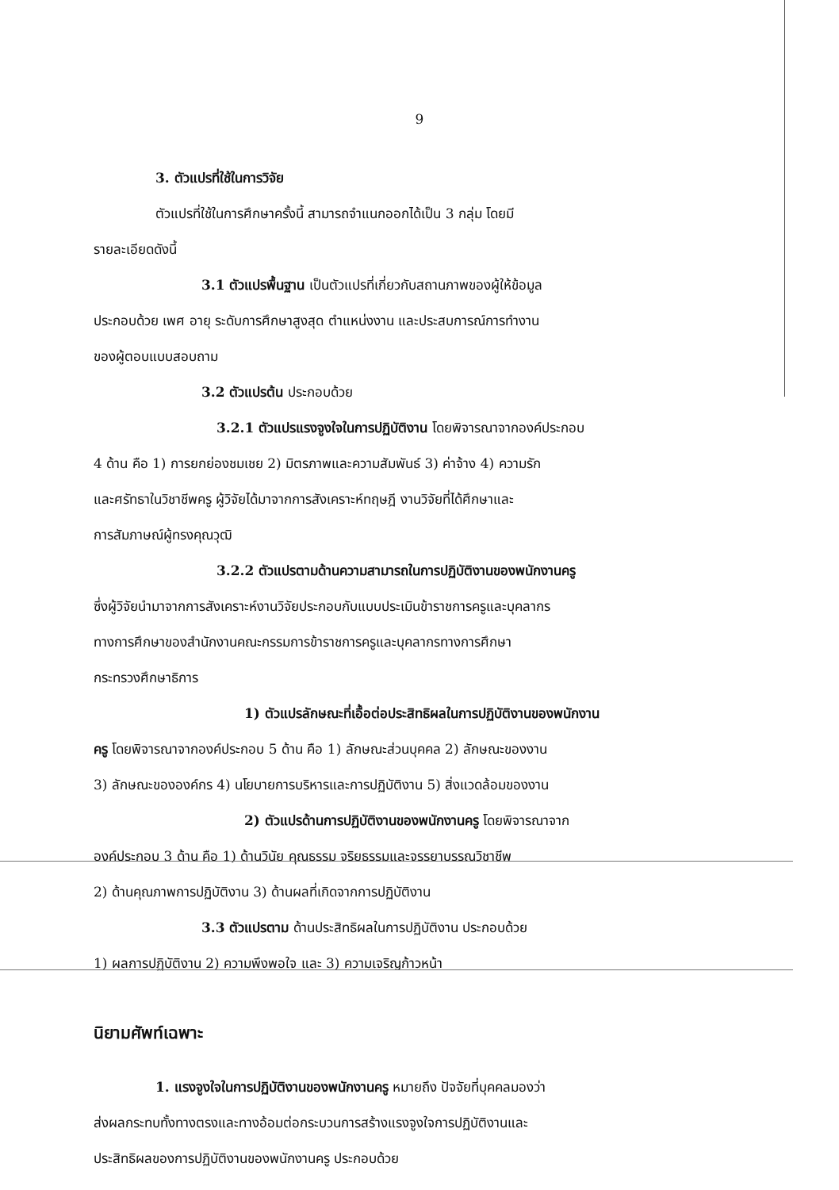9
3. ตัวแปรที่ใช้ในการวิจัย
ตัวแปรที่ใช้ในการศึกษาครั้งนี้ สามารถจำแนกออกได้เป็น 3 กลุ่ม โดยมี
รายละเอียดดังนี้
3.1 ตัวแปรพื้นฐาน เป็นตัวแปรที่เกี่ยวกับสถานภาพของผู้ให้ข้อมูล
ประกอบด้วย เพศ อายุ ระดับการศึกษาสูงสุด ตำแหน่งงาน และประสบการณ์การทำงาน
ของผู้ตอบแบบสอบถาม
3.2 ตัวแปรต้น ประกอบด้วย
3.2.1 ตัวแปรแรงจูงใจในการปฏิบัติงาน โดยพิจารณาจากองค์ประกอบ
4 ด้าน คือ 1) การยกย่องชมเชย 2) มิตรภาพและความสัมพันธ์ 3) ค่าจ้าง 4) ความรัก
และศรัทธาในวิชาชีพครู ผู้วิจัยได้มาจากการสังเคราะห์ทฤษฎี งานวิจัยที่ได้ศึกษาและ
การสัมภาษณ์ผู้ทรงคุณวุฒิ
3.2.2 ตัวแปรตามด้านความสามารถในการปฏิบัติงานของพนักงานครู
ซึ่งผู้วิจัยนำมาจากการสังเคราะห์งานวิจัยประกอบกับแบบประเมินข้าราชการครูและบุคลากร
ทางการศึกษาของสำนักงานคณะกรรมการข้าราชการครูและบุคลากรทางการศึกษา
กระทรวงศึกษาธิการ
1) ตัวแปรลักษณะที่เอื้อต่อประสิทธิผลในการปฏิบัติงานของพนักงาน
ครู โดยพิจารณาจากองค์ประกอบ 5 ด้าน คือ 1) ลักษณะส่วนบุคคล 2) ลักษณะของงาน
3) ลักษณะขององค์กร 4) นโยบายการบริหารและการปฏิบัติงาน 5) สิ่งแวดล้อมของงาน
2) ตัวแปรด้านการปฏิบัติงานของพนักงานครู โดยพิจารณาจาก
องค์ประกอบ 3 ด้าน คือ 1) ด้านวินัย คุณธรรม จริยธรรมและจรรยาบรรณวิชาชีพ
2) ด้านคุณภาพการปฏิบัติงาน 3) ด้านผลที่เกิดจากการปฏิบัติงาน
3.3 ตัวแปรตาม ด้านประสิทธิผลในการปฏิบัติงาน ประกอบด้วย
1) ผลการปฏิบัติงาน 2) ความพึงพอใจ และ 3) ความเจริญก้าวหน้า
นิยามศัพท์เฉพาะ
1. แรงจูงใจในการปฏิบัติงานของพนักงานครู หมายถึง ปัจจัยที่บุคคลมองว่า
ส่งผลกระทบทั้งทางตรงและทางอ้อมต่อกระบวนการสร้างแรงจูงใจการปฏิบัติงานและ
ประสิทธิผลของการปฏิบัติงานของพนักงานครู ประกอบด้วย